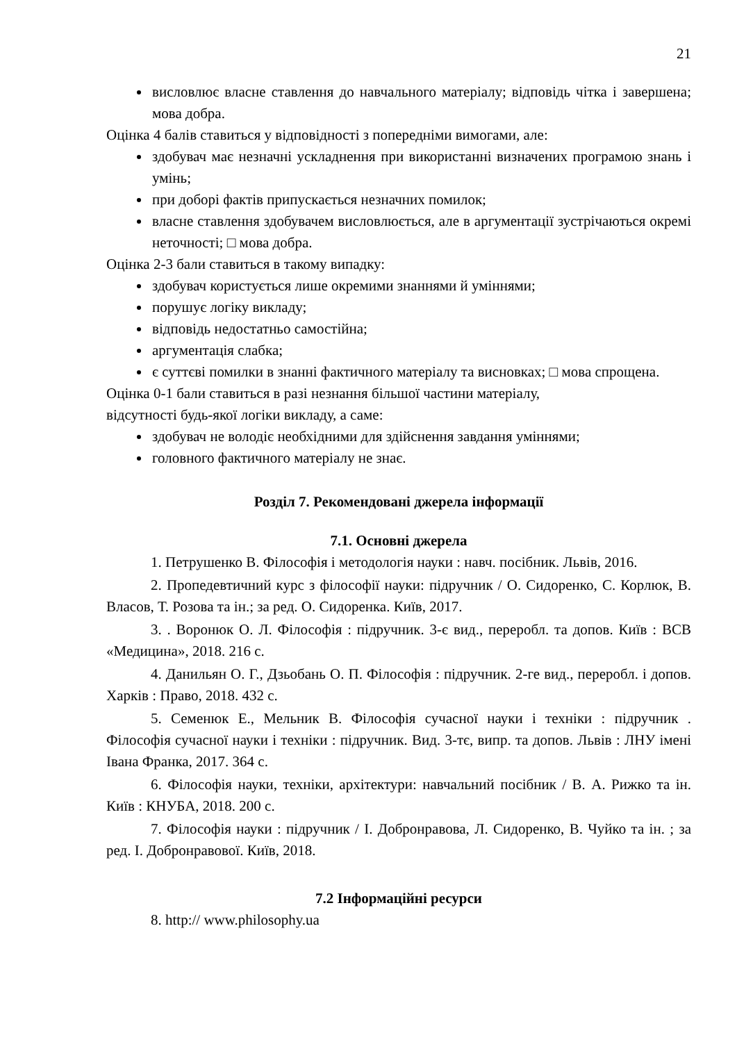21
висловлює власне ставлення до навчального матеріалу; відповідь чітка і завершена; мова добра.
Оцінка 4 балів ставиться у відповідності з попередніми вимогами, але:
здобувач має незначні ускладнення при використанні визначених програмою знань і умінь;
при доборі фактів припускається незначних помилок;
власне ставлення здобувачем висловлюється, але в аргументації зустрічаються окремі неточності; □ мова добра.
Оцінка 2-3 бали ставиться в такому випадку:
здобувач користується лише окремими знаннями й уміннями;
порушує логіку викладу;
відповідь недостатньо самостійна;
аргументація слабка;
є суттєві помилки в знанні фактичного матеріалу та висновках; □ мова спрощена.
Оцінка 0-1 бали ставиться в разі незнання більшої частини матеріалу,
відсутності будь-якої логіки викладу, а саме:
здобувач не володіє необхідними для здійснення завдання уміннями;
головного фактичного матеріалу не знає.
Розділ 7. Рекомендовані джерела інформації
7.1. Основні джерела
1. Петрушенко В. Філософія і методологія науки : навч. посібник. Львів, 2016.
2. Пропедевтичний курс з філософії науки: підручник / О. Сидоренко, С. Корлюк, В. Власов, Т. Розова та ін.; за ред. О. Сидоренка. Київ, 2017.
3. . Воронюк О. Л. Філософія : підручник. 3-є вид., переробл. та допов. Київ : ВСВ «Медицина», 2018. 216 с.
4. Данильян О. Г., Дзьобань О. П. Філософія : підручник. 2-ге вид., переробл. і допов. Харків : Право, 2018. 432 с.
5. Семенюк Е., Мельник В. Філософія сучасної науки і техніки : підручник . Філософія сучасної науки і техніки : підручник. Вид. 3-тє, випр. та допов. Львів : ЛНУ імені Івана Франка, 2017. 364 с.
6. Філософія науки, техніки, архітектури: навчальний посібник / В. А. Рижко та ін. Київ : КНУБА, 2018. 200 с.
7. Філософія науки : підручник / І. Добронравова, Л. Сидоренко, В. Чуйко та ін. ; за ред. І. Добронравової. Київ, 2018.
7.2 Інформаційні ресурси
8. http:// www.philosophy.ua